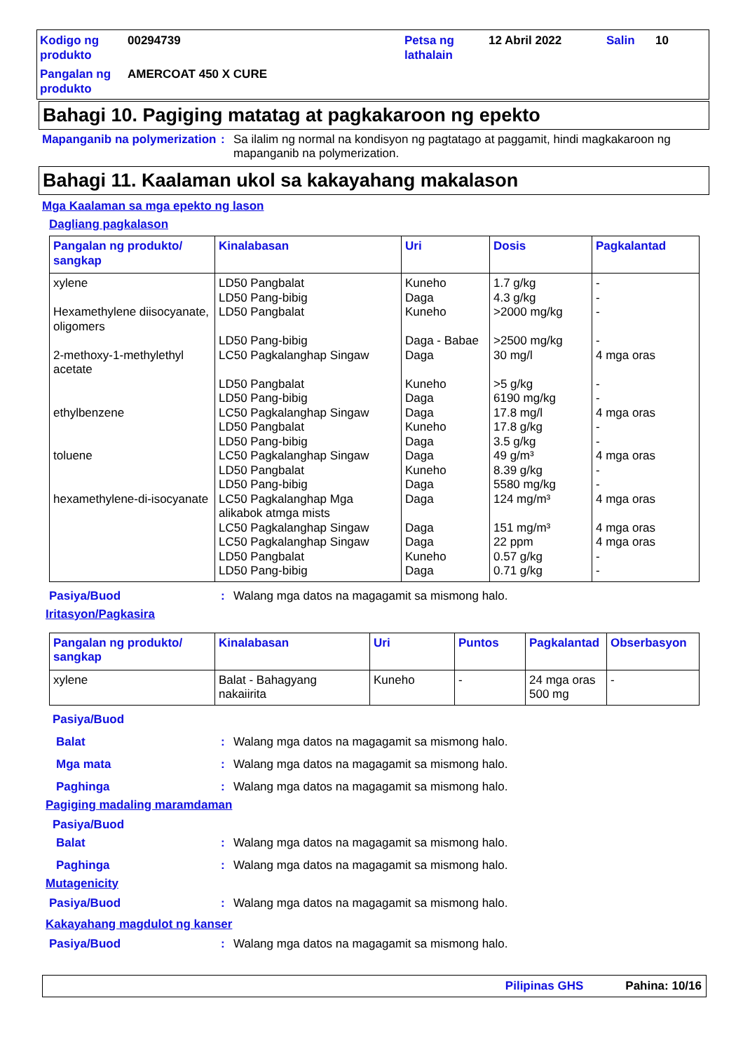Kodigo ng produkto
00294739
Petsa ng lathalain
12 Abril 2022
Salin
10
Pangalan ng produkto
AMERCOAT 450 X CURE
Bahagi 10. Pagiging matatag at pagkakaroon ng epekto
Mapanganib na polymerization: Sa ilalim ng normal na kondisyon ng pagtatago at paggamit, hindi magkakaroon ng mapanganib na polymerization.
Bahagi 11. Kaalaman ukol sa kakayahang makalason
Mga Kaalaman sa mga epekto ng lason
Dagliang pagkalason
| Pangalan ng produkto/ sangkap | Kinalabasan | Uri | Dosis | Pagkalantad |
| --- | --- | --- | --- | --- |
| xylene Hexamethylene diisocyanate, oligomers 2-methoxy-1-methylethyl acetate ethylbenzene toluene hexamethylene-di-isocyanate | LD50 Pangbalat LD50 Pang-bibig LD50 Pangbalat LD50 Pang-bibig LC50 Pagkalanghap Singaw LD50 Pangbalat LD50 Pang-bibig LC50 Pagkalanghap Singaw LD50 Pangbalat LD50 Pang-bibig LC50 Pagkalanghap Singaw LD50 Pangbalat LD50 Pang-bibig LC50 Pagkalanghap Mga alikabok atmga mists LC50 Pagkalanghap Singaw LC50 Pagkalanghap Singaw LD50 Pangbalat LD50 Pang-bibig | Kuneho Daga Kuneho Daga - Babae Daga Kuneho Daga Daga Kuneho Daga Daga Kuneho Daga Daga Daga Daga Kuneho Daga | 1.7 g/kg 4.3 g/kg >2000 mg/kg >2500 mg/kg 30 mg/l >5 g/kg 6190 mg/kg 17.8 mg/l 17.8 g/kg 3.5 g/kg 49 g/m³ 8.39 g/kg 5580 mg/kg 124 mg/m³ 151 mg/m³ 22 ppm 0.57 g/kg 0.71 g/kg | - - - - 4 mga oras - - 4 mga oras - - 4 mga oras - - 4 mga oras 4 mga oras 4 mga oras - - |
Pasiya/Buod: Walang mga datos na magagamit sa mismong halo.
Iritasyon/Pagkasira
| Pangalan ng produkto/ sangkap | Kinalabasan | Uri | Puntos | Pagkalantad | Obserbasyon |
| --- | --- | --- | --- | --- | --- |
| xylene | Balat - Bahagyang nakaiirita | Kuneho | - | 24 mga oras 500 mg | - |
Pasiya/Buod
Balat: Walang mga datos na magagamit sa mismong halo.
Mga mata: Walang mga datos na magagamit sa mismong halo.
Paghinga: Walang mga datos na magagamit sa mismong halo.
Pagiging madaling maramdaman
Pasiya/Buod
Balat: Walang mga datos na magagamit sa mismong halo.
Paghinga: Walang mga datos na magagamit sa mismong halo.
Mutagenicity
Pasiya/Buod: Walang mga datos na magagamit sa mismong halo.
Kakayahang magdulot ng kanser
Pasiya/Buod: Walang mga datos na magagamit sa mismong halo.
Pilipinas GHS Pahina: 10/16